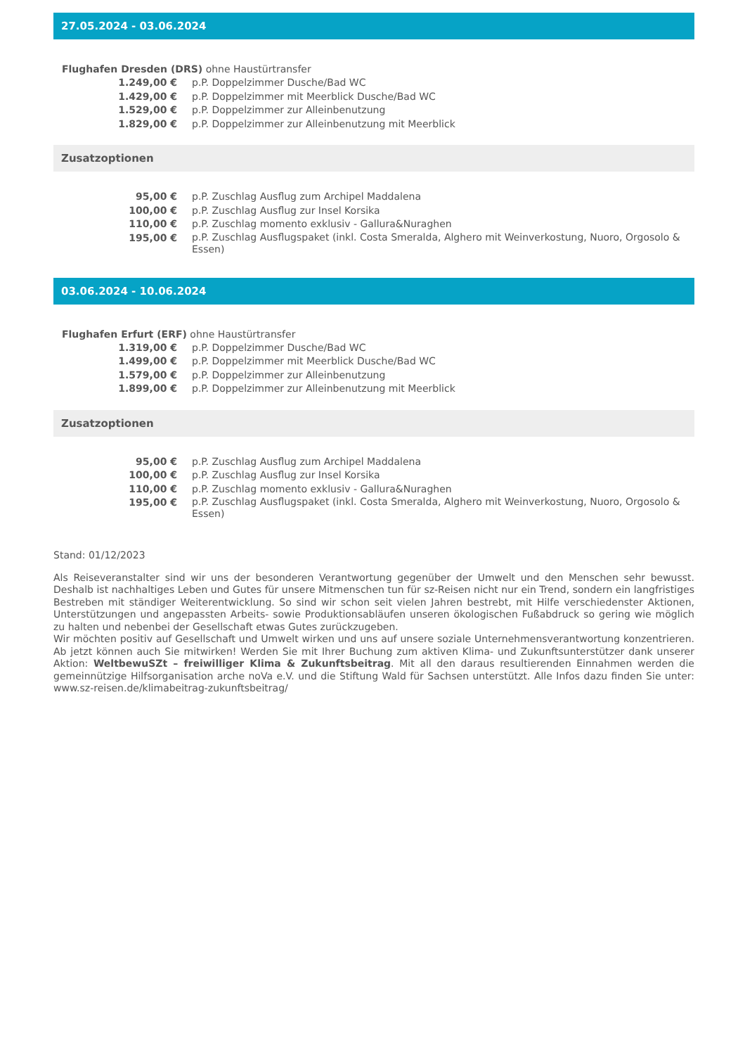27.05.2024 - 03.06.2024
Flughafen Dresden (DRS) ohne Haustürtransfer
| 1.249,00 € | p.P. Doppelzimmer Dusche/Bad WC |
| 1.429,00 € | p.P. Doppelzimmer mit Meerblick Dusche/Bad WC |
| 1.529,00 € | p.P. Doppelzimmer zur Alleinbenutzung |
| 1.829,00 € | p.P. Doppelzimmer zur Alleinbenutzung mit Meerblick |
Zusatzoptionen
| 95,00 € | p.P. Zuschlag Ausflug zum Archipel Maddalena |
| 100,00 € | p.P. Zuschlag Ausflug zur Insel Korsika |
| 110,00 € | p.P. Zuschlag momento exklusiv - Gallura&Nuraghen |
| 195,00 € | p.P. Zuschlag Ausflugspaket (inkl. Costa Smeralda, Alghero mit Weinverkostung, Nuoro, Orgosolo & Essen) |
03.06.2024 - 10.06.2024
Flughafen Erfurt (ERF) ohne Haustürtransfer
| 1.319,00 € | p.P. Doppelzimmer Dusche/Bad WC |
| 1.499,00 € | p.P. Doppelzimmer mit Meerblick Dusche/Bad WC |
| 1.579,00 € | p.P. Doppelzimmer zur Alleinbenutzung |
| 1.899,00 € | p.P. Doppelzimmer zur Alleinbenutzung mit Meerblick |
Zusatzoptionen
| 95,00 € | p.P. Zuschlag Ausflug zum Archipel Maddalena |
| 100,00 € | p.P. Zuschlag Ausflug zur Insel Korsika |
| 110,00 € | p.P. Zuschlag momento exklusiv - Gallura&Nuraghen |
| 195,00 € | p.P. Zuschlag Ausflugspaket (inkl. Costa Smeralda, Alghero mit Weinverkostung, Nuoro, Orgosolo & Essen) |
Stand: 01/12/2023
Als Reiseveranstalter sind wir uns der besonderen Verantwortung gegenüber der Umwelt und den Menschen sehr bewusst. Deshalb ist nachhaltiges Leben und Gutes für unsere Mitmenschen tun für sz-Reisen nicht nur ein Trend, sondern ein langfristiges Bestreben mit ständiger Weiterentwicklung. So sind wir schon seit vielen Jahren bestrebt, mit Hilfe verschiedenster Aktionen, Unterstützungen und angepassten Arbeits- sowie Produktionsabläufen unseren ökologischen Fußabdruck so gering wie möglich zu halten und nebenbei der Gesellschaft etwas Gutes zurückzugeben.
Wir möchten positiv auf Gesellschaft und Umwelt wirken und uns auf unsere soziale Unternehmensverantwortung konzentrieren. Ab jetzt können auch Sie mitwirken! Werden Sie mit Ihrer Buchung zum aktiven Klima- und Zukunftsunterstützer dank unserer Aktion: WeltbewuSZt – freiwilliger Klima & Zukunftsbeitrag. Mit all den daraus resultierenden Einnahmen werden die gemeinnützige Hilfsorganisation arche noVa e.V. und die Stiftung Wald für Sachsen unterstützt. Alle Infos dazu finden Sie unter: www.sz-reisen.de/klimabeitrag-zukunftsbeitrag/